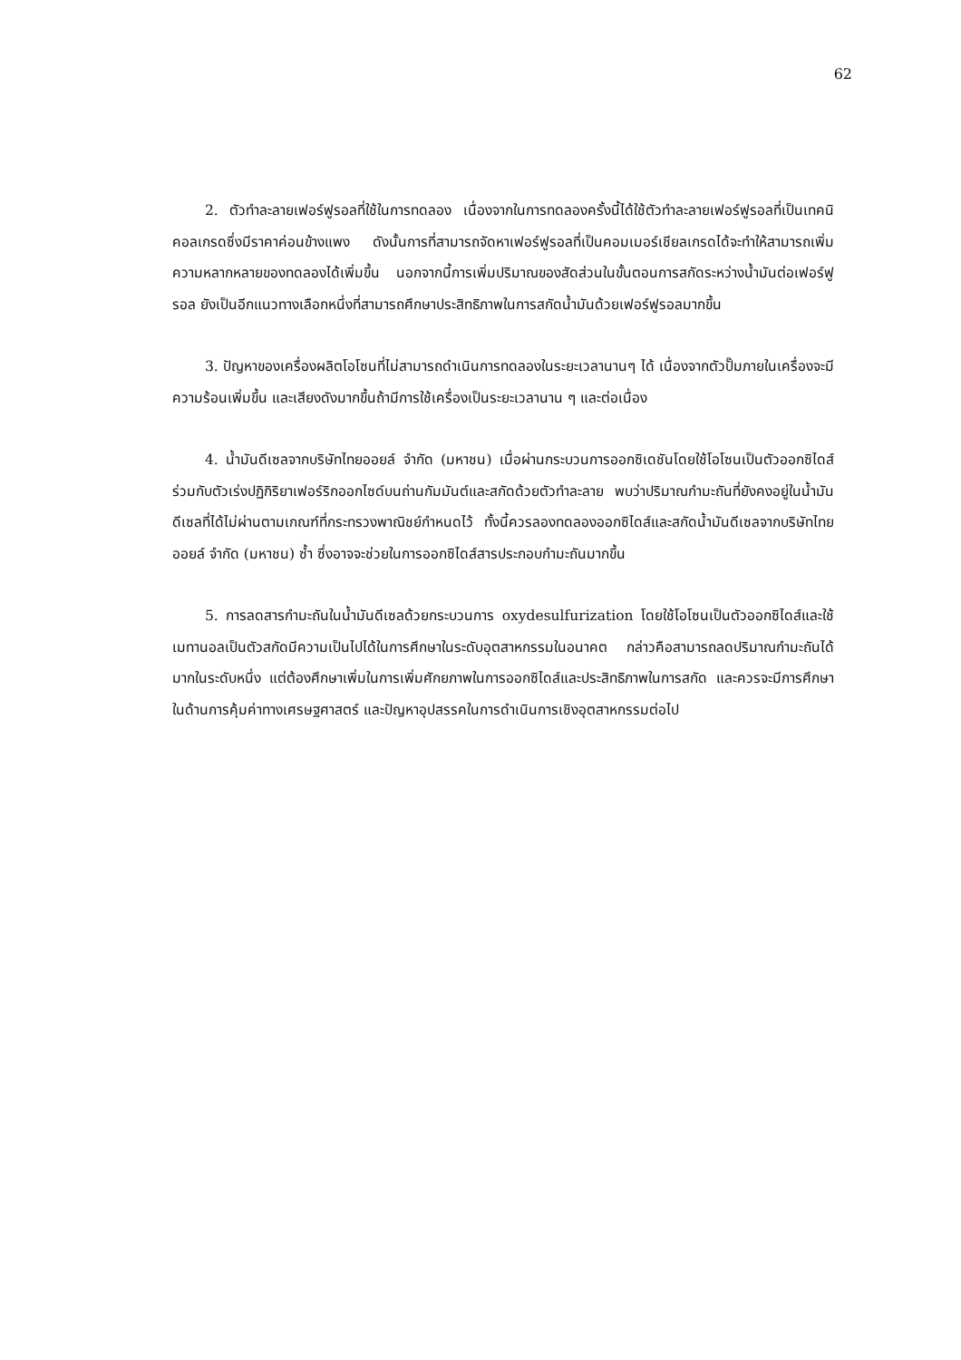62
2. ตัวทำละลายเฟอร์ฟูรอลที่ใช้ในการทดลอง เนื่องจากในการทดลองครั้งนี้ได้ใช้ตัวทำละลายเฟอร์ฟูรอลที่เป็นเทคนิคอลเกรดซึ่งมีราคาค่อนข้างแพง ดังนั้นการที่สามารถจัดหาเฟอร์ฟูรอลที่เป็นคอมเมอร์เชียลเกรดได้จะทำให้สามารถเพิ่มความหลากหลายของทดลองได้เพิ่มขึ้น นอกจากนี้การเพิ่มปริมาณของสัดส่วนในขั้นตอนการสกัดระหว่างน้ำมันต่อเฟอร์ฟูรอล ยังเป็นอีกแนวทางเลือกหนึ่งที่สามารถศึกษาประสิทธิภาพในการสกัดน้ำมันด้วยเฟอร์ฟูรอลมากขึ้น
3. ปัญหาของเครื่องผลิตโอโซนที่ไม่สามารถดำเนินการทดลองในระยะเวลานานๆ ได้ เนื่องจากตัวปั๊มภายในเครื่องจะมีความร้อนเพิ่มขึ้น และเสียงดังมากขึ้นถ้ามีการใช้เครื่องเป็นระยะเวลานาน ๆ และต่อเนื่อง
4. น้ำมันดีเซลจากบริษัทไทยออยล์ จำกัด (มหาชน) เมื่อผ่านกระบวนการออกซิเดชันโดยใช้โอโซนเป็นตัวออกซิไดส์ร่วมกับตัวเร่งปฏิกิริยาเฟอร์ริกออกไซด์บนถ่านกัมมันต์และสกัดด้วยตัวทำละลาย พบว่าปริมาณกำมะถันที่ยังคงอยู่ในน้ำมันดีเซลที่ได้ไม่ผ่านตามเกณฑ์ที่กระทรวงพาณิชย์กำหนดไว้ ทั้งนี้ควรลองทดลองออกซิไดส์และสกัดน้ำมันดีเซลจากบริษัทไทยออยล์ จำกัด (มหาชน) ซ้ำ ซึ่งอาจจะช่วยในการออกซิไดส์สารประกอบกำมะถันมากขึ้น
5. การลดสารกำมะถันในน้ำมันดีเซลด้วยกระบวนการ oxydesulfurization โดยใช้โอโซนเป็นตัวออกซิไดส์และใช้เมทานอลเป็นตัวสกัดมีความเป็นไปได้ในการศึกษาในระดับอุตสาหกรรมในอนาคต กล่าวคือสามารถลดปริมาณกำมะถันได้มากในระดับหนึ่ง แต่ต้องศึกษาเพิ่มในการเพิ่มศักยภาพในการออกซิไดส์และประสิทธิภาพในการสกัด และควรจะมีการศึกษาในด้านการคุ้มค่าทางเศรษฐศาสตร์ และปัญหาอุปสรรคในการดำเนินการเชิงอุตสาหกรรมต่อไป